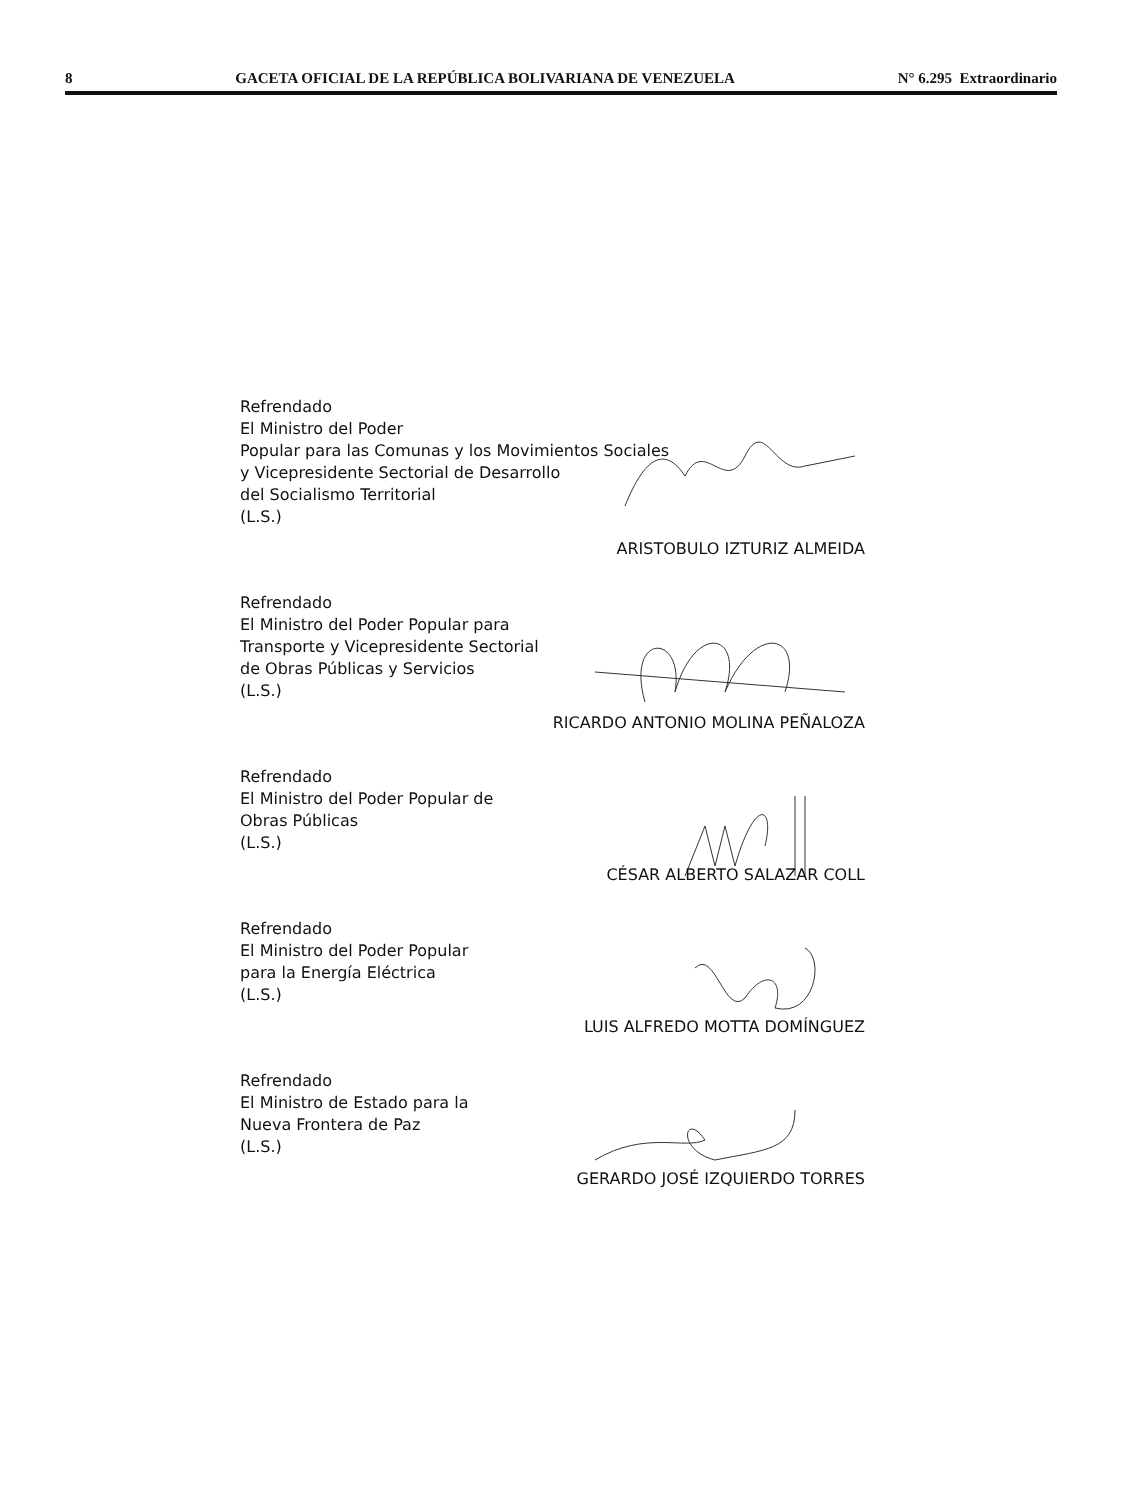8 GACETA OFICIAL DE LA REPÚBLICA BOLIVARIANA DE VENEZUELA N° 6.295 Extraordinario
Refrendado
El Ministro del Poder
Popular para las Comunas y los Movimientos Sociales
y Vicepresidente Sectorial de Desarrollo
del Socialismo Territorial
(L.S.)
ARISTOBULO IZTURIZ ALMEIDA
Refrendado
El Ministro del Poder Popular para
Transporte y Vicepresidente Sectorial
de Obras Públicas y Servicios
(L.S.)
RICARDO ANTONIO MOLINA PEÑALOZA
Refrendado
El Ministro del Poder Popular de
Obras Públicas
(L.S.)
CÉSAR ALBERTO SALAZAR COLL
Refrendado
El Ministro del Poder Popular
para la Energía Eléctrica
(L.S.)
LUIS ALFREDO MOTTA DOMÍNGUEZ
Refrendado
El Ministro de Estado para la
Nueva Frontera de Paz
(L.S.)
GERARDO JOSÉ IZQUIERDO TORRES